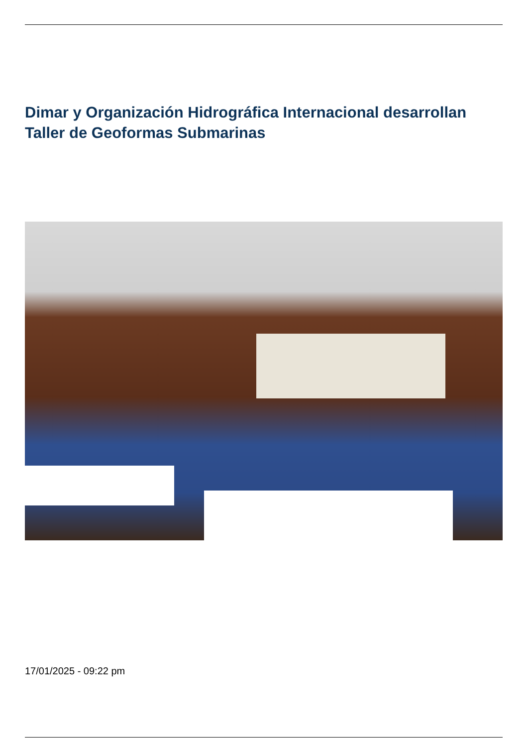Dimar y Organización Hidrográfica Internacional desarrollan Taller de Geoformas Submarinas
17/01/2025 - 09:22 pm